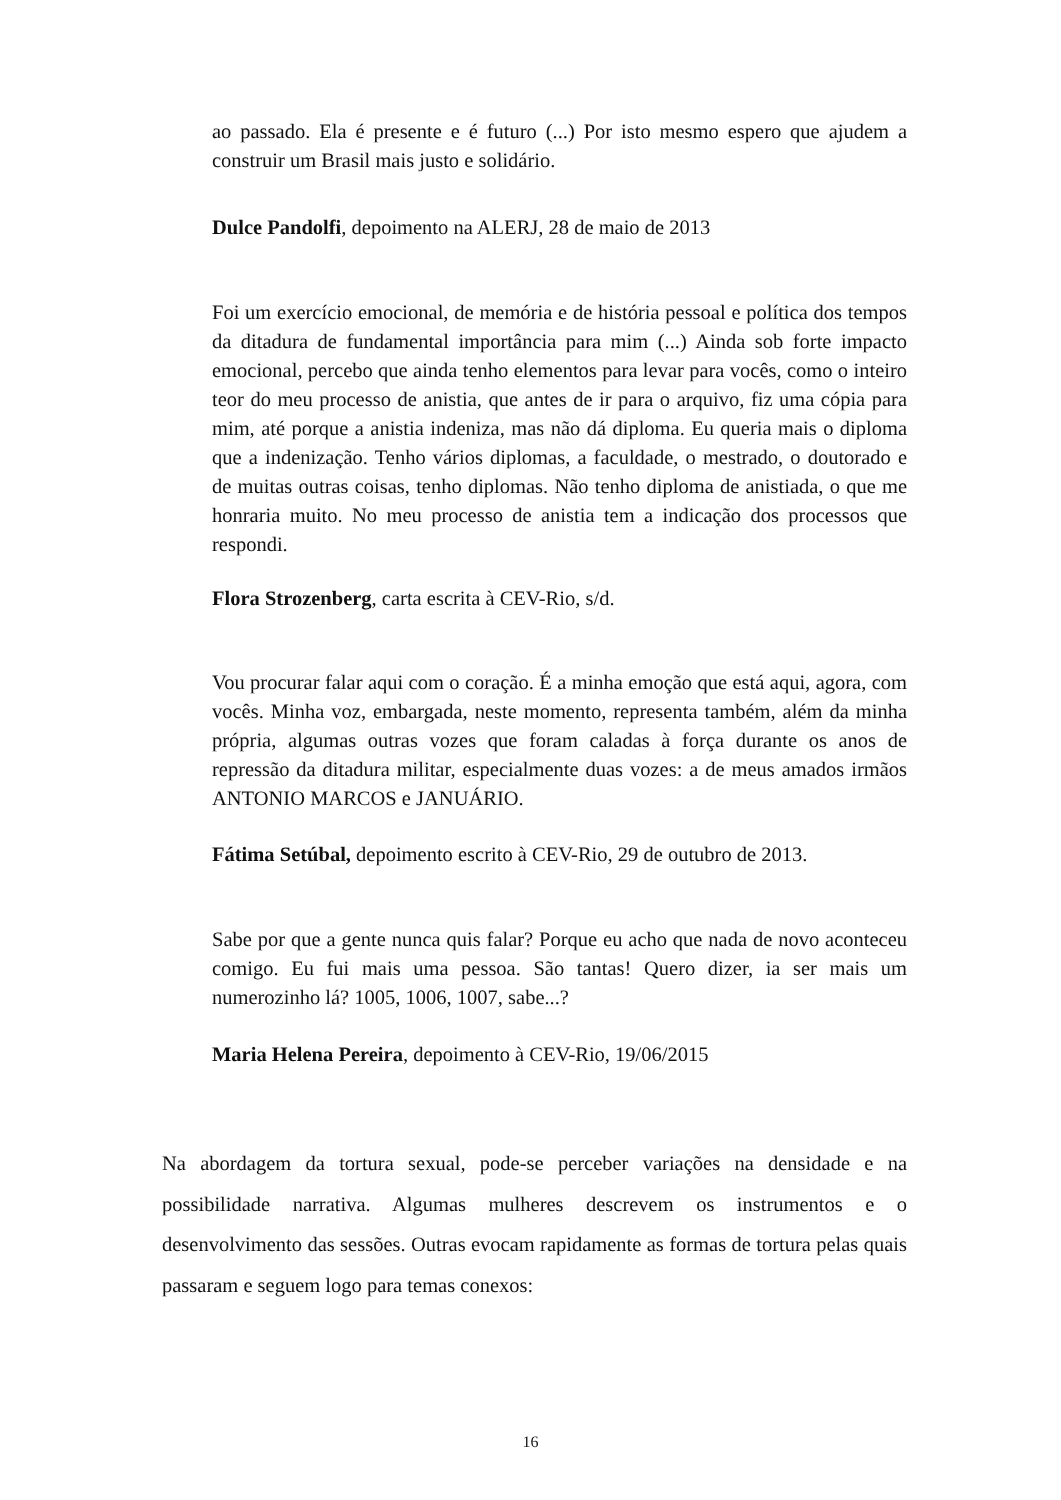ao passado. Ela é presente e é futuro (...) Por isto mesmo espero que ajudem a construir um Brasil mais justo e solidário.
Dulce Pandolfi, depoimento na ALERJ, 28 de maio de 2013
Foi um exercício emocional, de memória e de história pessoal e política dos tempos da ditadura de fundamental importância para mim (...) Ainda sob forte impacto emocional, percebo que ainda tenho elementos para levar para vocês, como o inteiro teor do meu processo de anistia, que antes de ir para o arquivo, fiz uma cópia para mim, até porque a anistia indeniza, mas não dá diploma. Eu queria mais o diploma que a indenização. Tenho vários diplomas, a faculdade, o mestrado, o doutorado e de muitas outras coisas, tenho diplomas. Não tenho diploma de anistiada, o que me honraria muito. No meu processo de anistia tem a indicação dos processos que respondi.
Flora Strozenberg, carta escrita à CEV-Rio, s/d.
Vou procurar falar aqui com o coração. É a minha emoção que está aqui, agora, com vocês. Minha voz, embargada, neste momento, representa também, além da minha própria, algumas outras vozes que foram caladas à força durante os anos de repressão da ditadura militar, especialmente duas vozes: a de meus amados irmãos ANTONIO MARCOS e JANUÁRIO.
Fátima Setúbal, depoimento escrito à CEV-Rio, 29 de outubro de 2013.
Sabe por que a gente nunca quis falar? Porque eu acho que nada de novo aconteceu comigo. Eu fui mais uma pessoa. São tantas! Quero dizer, ia ser mais um numerozinho lá? 1005, 1006, 1007, sabe...?
Maria Helena Pereira, depoimento à CEV-Rio, 19/06/2015
Na abordagem da tortura sexual, pode-se perceber variações na densidade e na possibilidade narrativa. Algumas mulheres descrevem os instrumentos e o desenvolvimento das sessões. Outras evocam rapidamente as formas de tortura pelas quais passaram e seguem logo para temas conexos:
16